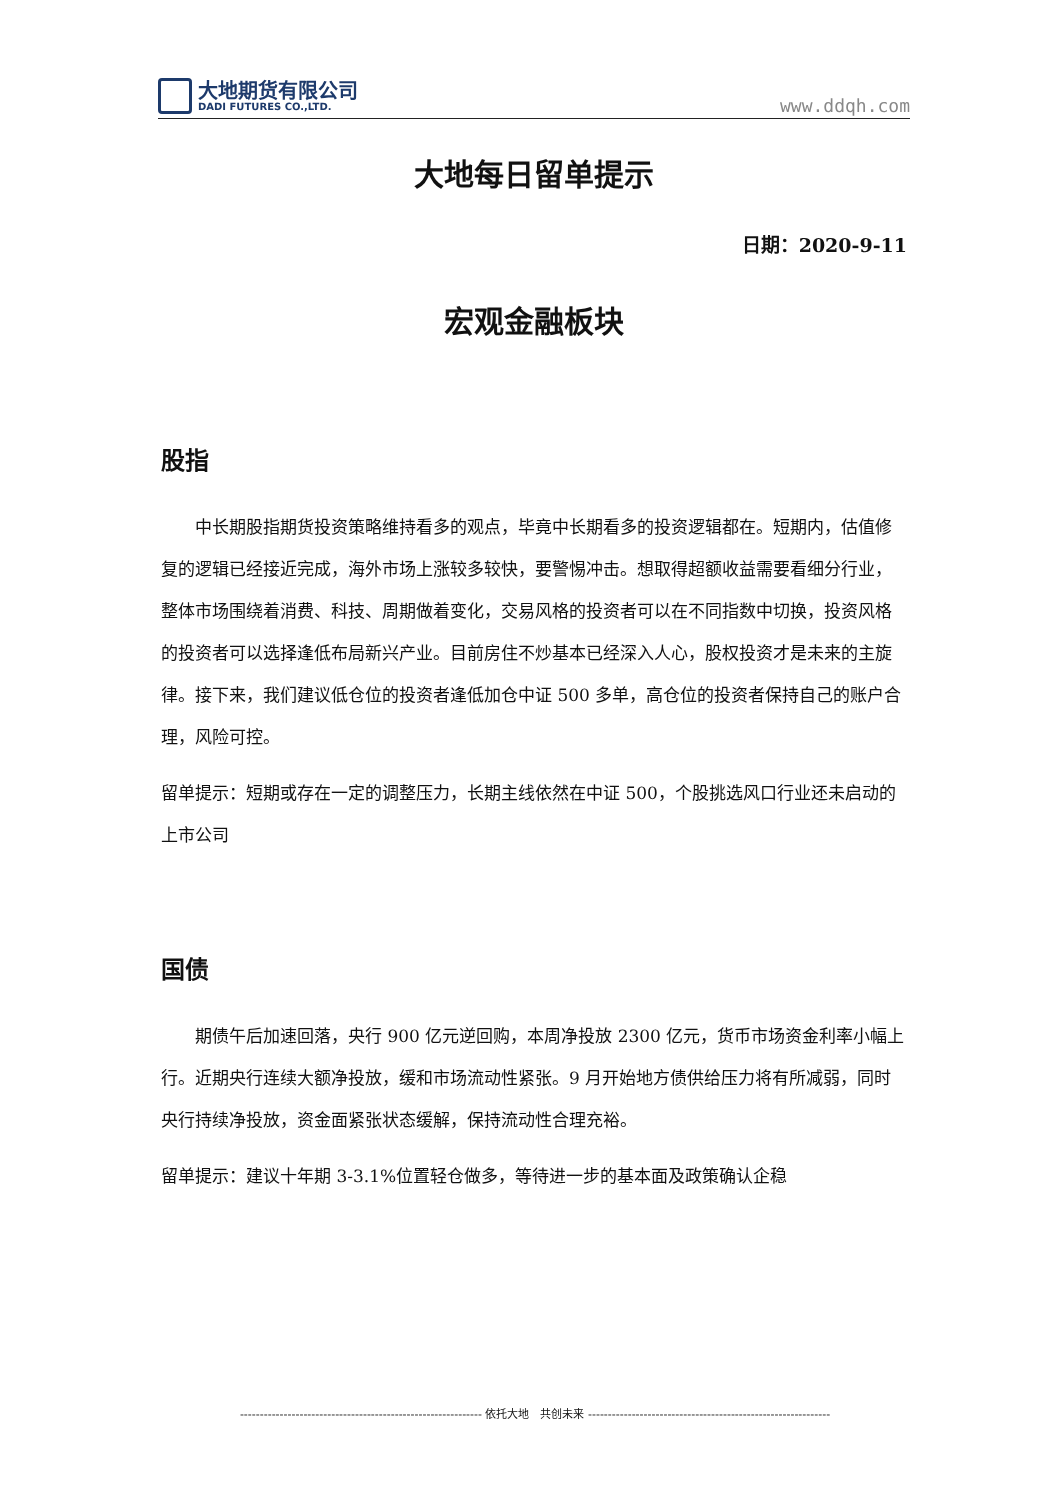大地期货有限公司
DADI FUTURES CO.,LTD.
www.ddqh.com
大地每日留单提示
日期：2020-9-11
宏观金融板块
股指
中长期股指期货投资策略维持看多的观点，毕竟中长期看多的投资逻辑都在。短期内，估值修复的逻辑已经接近完成，海外市场上涨较多较快，要警惕冲击。想取得超额收益需要看细分行业，整体市场围绕着消费、科技、周期做着变化，交易风格的投资者可以在不同指数中切换，投资风格的投资者可以选择逢低布局新兴产业。目前房住不炒基本已经深入人心，股权投资才是未来的主旋律。接下来，我们建议低仓位的投资者逢低加仓中证 500 多单，高仓位的投资者保持自己的账户合理，风险可控。
留单提示：短期或存在一定的调整压力，长期主线依然在中证 500，个股挑选风口行业还未启动的上市公司
国债
期债午后加速回落，央行 900 亿元逆回购，本周净投放 2300 亿元，货币市场资金利率小幅上行。近期央行连续大额净投放，缓和市场流动性紧张。9 月开始地方债供给压力将有所减弱，同时央行持续净投放，资金面紧张状态缓解，保持流动性合理充裕。
留单提示：建议十年期 3-3.1%位置轻仓做多，等待进一步的基本面及政策确认企稳
------------------------------------------------------------- 依托大地　共创未来 -------------------------------------------------------------